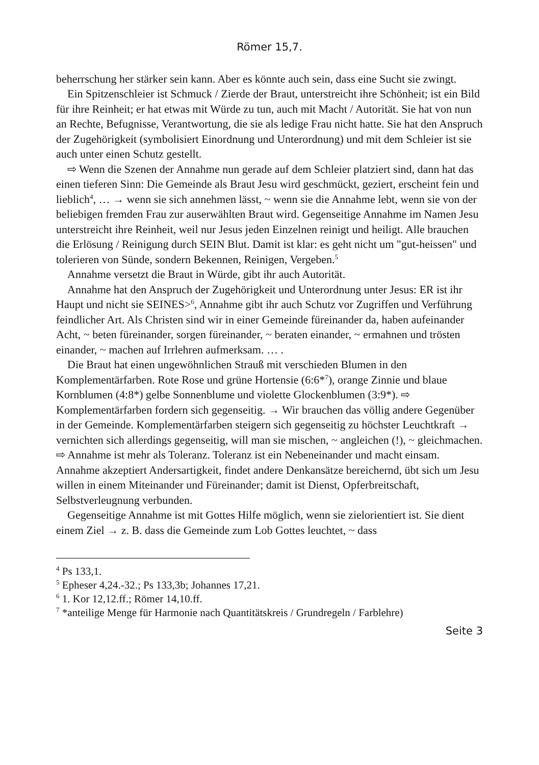Römer 15,7.
beherrschung her stärker sein kann. Aber es könnte auch sein, dass eine Sucht sie zwingt.
Ein Spitzenschleier ist Schmuck / Zierde der Braut, unterstreicht ihre Schönheit; ist ein Bild für ihre Reinheit; er hat etwas mit Würde zu tun, auch mit Macht / Autorität. Sie hat von nun an Rechte, Befugnisse, Verantwortung, die sie als ledige Frau nicht hatte. Sie hat den Anspruch der Zugehörigkeit (symbolisiert Einordnung und Unterordnung) und mit dem Schleier ist sie auch unter einen Schutz gestellt.
⇨ Wenn die Szenen der Annahme nun gerade auf dem Schleier platziert sind, dann hat das einen tieferen Sinn: Die Gemeinde als Braut Jesu wird geschmückt, geziert, erscheint fein und lieblich<sup>4</sup>, … → wenn sie sich annehmen lässt, ~ wenn sie die Annahme lebt, wenn sie von der beliebigen fremden Frau zur auserwählten Braut wird. Gegenseitige Annahme im Namen Jesu unterstreicht ihre Reinheit, weil nur Jesus jeden Einzelnen reinigt und heiligt. Alle brauchen die Erlösung / Reinigung durch SEIN Blut. Damit ist klar: es geht nicht um "gut-heissen" und tolerieren von Sünde, sondern Bekennen, Reinigen, Vergeben.<sup>5</sup>
Annahme versetzt die Braut in Würde, gibt ihr auch Autorität.
Annahme hat den Anspruch der Zugehörigkeit und Unterordnung unter Jesus: ER ist ihr Haupt und nicht sie SEINES><sup>6</sup>, Annahme gibt ihr auch Schutz vor Zugriffen und Verführung feindlicher Art. Als Christen sind wir in einer Gemeinde füreinander da, haben aufeinander Acht, ~ beten füreinander, sorgen füreinander, ~ beraten einander, ~ ermahnen und trösten einander, ~ machen auf Irrlehren aufmerksam. … .
Die Braut hat einen ungewöhnlichen Strauß mit verschieden Blumen in den Komplementärfarben. Rote Rose und grüne Hortensie (6:6*<sup>7</sup>), orange Zinnie und blaue Kornblumen (4:8*) gelbe Sonnenblume und violette Glockenblumen (3:9*). ⇨ Komplementärfarben fordern sich gegenseitig. → Wir brauchen das völlig andere Gegenüber in der Gemeinde. Komplementärfarben steigern sich gegenseitig zu höchster Leuchtkraft → vernichten sich allerdings gegenseitig, will man sie mischen, ~ angleichen (!), ~ gleichmachen. ⇨ Annahme ist mehr als Toleranz. Toleranz ist ein Nebeneinander und macht einsam. Annahme akzeptiert Andersartigkeit, findet andere Denkansätze bereichernd, übt sich um Jesu willen in einem Miteinander und Füreinander; damit ist Dienst, Opferbreitschaft, Selbstverleugnung verbunden.
Gegenseitige Annahme ist mit Gottes Hilfe möglich, wenn sie zielorientiert ist. Sie dient einem Ziel → z. B. dass die Gemeinde zum Lob Gottes leuchtet, ~ dass
<sup>4</sup> Ps 133,1.
<sup>5</sup> Epheser 4,24.-32.; Ps 133,3b; Johannes 17,21.
<sup>6</sup> 1. Kor 12,12.ff.; Römer 14,10.ff.
<sup>7</sup> *anteilige Menge für Harmonie nach Quantitätskreis / Grundregeln / Farblehre)
Seite 3